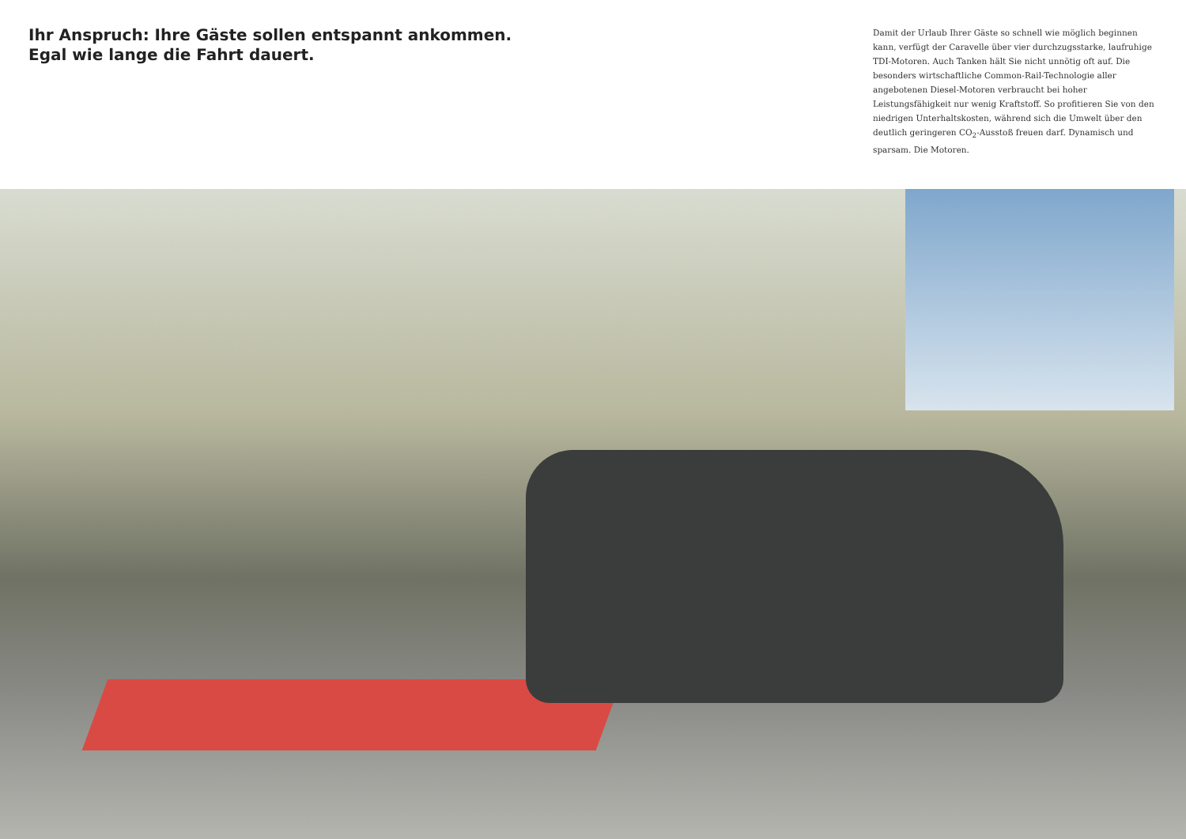Ihr Anspruch: Ihre Gäste sollen entspannt ankommen.
Egal wie lange die Fahrt dauert.
Damit der Urlaub Ihrer Gäste so schnell wie möglich beginnen kann, verfügt der Caravelle über vier durchzugsstarke, laufruhige TDI-Motoren. Auch Tanken hält Sie nicht unnötig oft auf. Die besonders wirtschaft­liche Common-Rail-Technologie aller angebotenen Diesel-Motoren verbraucht bei hoher Leistungsfähigkeit nur wenig Kraftstoff. So profitieren Sie von den niedrigen Unterhaltskosten, während sich die Umwelt über den deutlich geringeren CO<sub>2</sub>-Ausstoß freuen darf. Dynamisch und sparsam. Die Motoren.